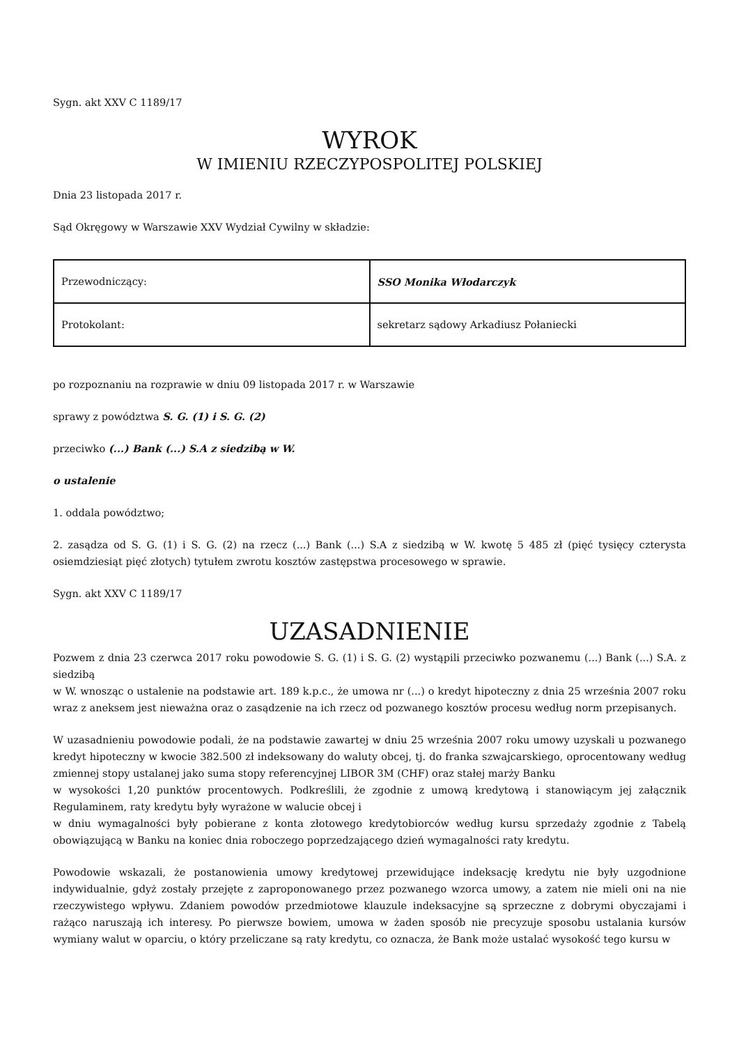Sygn. akt XXV C 1189/17
WYROK
W IMIENIU RZECZYPOSPOLITEJ POLSKIEJ
Dnia 23 listopada 2017 r.
Sąd Okręgowy w Warszawie XXV Wydział Cywilny w składzie:
| Przewodniczący: | SSO Monika Włodarczyk |
| Protokolant: | sekretarz sądowy Arkadiusz Połaniecki |
po rozpoznaniu na rozprawie w dniu 09 listopada 2017 r. w Warszawie
sprawy z powództwa S. G. (1) i S. G. (2)
przeciwko (...) Bank (...) S.A z siedzibą w W.
o ustalenie
1. oddala powództwo;
2. zasądza od S. G. (1) i S. G. (2) na rzecz (...) Bank (...) S.A z siedzibą w W. kwotę 5 485 zł (pięć tysięcy czterysta osiemdziesiąt pięć złotych) tytułem zwrotu kosztów zastępstwa procesowego w sprawie.
Sygn. akt XXV C 1189/17
UZASADNIENIE
Pozwem z dnia 23 czerwca 2017 roku powodowie S. G. (1) i S. G. (2) wystąpili przeciwko pozwanemu (...) Bank (...) S.A. z siedzibą
w W. wnosząc o ustalenie na podstawie art. 189 k.p.c., że umowa nr (...) o kredyt hipoteczny z dnia 25 września 2007 roku wraz z aneksem jest nieważna oraz o zasądzenie na ich rzecz od pozwanego kosztów procesu według norm przepisanych.
W uzasadnieniu powodowie podali, że na podstawie zawartej w dniu 25 września 2007 roku umowy uzyskali u pozwanego kredyt hipoteczny w kwocie 382.500 zł indeksowany do waluty obcej, tj. do franka szwajcarskiego, oprocentowany według zmiennej stopy ustalanej jako suma stopy referencyjnej LIBOR 3M (CHF) oraz stałej marży Banku
w wysokości 1,20 punktów procentowych. Podkreślili, że zgodnie z umową kredytową i stanowiącym jej załącznik Regulaminem, raty kredytu były wyrażone w walucie obcej i
w dniu wymagalności były pobierane z konta złotowego kredytobiorców według kursu sprzedaży zgodnie z Tabelą obowiązującą w Banku na koniec dnia roboczego poprzedzającego dzień wymagalności raty kredytu.
Powodowie wskazali, że postanowienia umowy kredytowej przewidujące indeksację kredytu nie były uzgodnione indywidualnie, gdyż zostały przejęte z zaproponowanego przez pozwanego wzorca umowy, a zatem nie mieli oni na nie rzeczywistego wpływu. Zdaniem powodów przedmiotowe klauzule indeksacyjne są sprzeczne z dobrymi obyczajami i rażąco naruszają ich interesy. Po pierwsze bowiem, umowa w żaden sposób nie precyzuje sposobu ustalania kursów wymiany walut w oparciu, o który przeliczane są raty kredytu, co oznacza, że Bank może ustalać wysokość tego kursu w